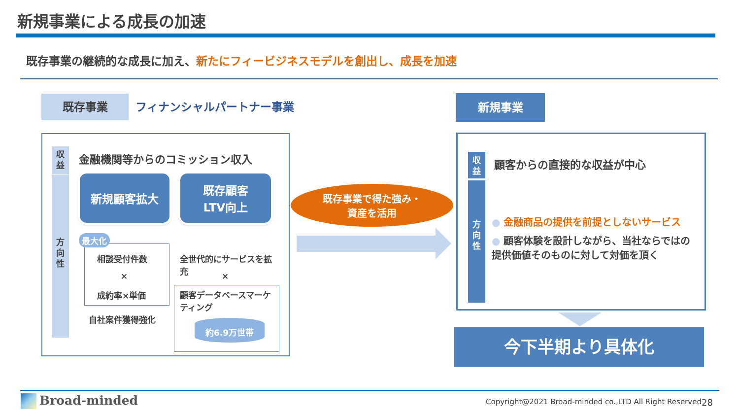新規事業による成長の加速
既存事業の継続的な成長に加え、新たにフィービジネスモデルを創出し、成長を加速
既存事業 フィナンシャルパートナー事業 新規事業
収
益
方
向
性
金融機関等からのコミッション収入
新規顧客拡大
既存顧客
LTV向上
最大化
相談受付件数
×
成約率×単価
自社案件獲得強化
全世代的にサービスを拡充
×
顧客データベースマーケティング
約6.9万世帯
既存事業で得た強み・
資産を活用
収
益
方
向
性
顧客からの直接的な収益が中心
● 金融商品の提供を前提としないサービス
● 顧客体験を設計しながら、当社ならではの提供価値そのものに対して対価を頂く
今下半期より具体化
Broad-minded
Copyright@2021 Broad-minded co.,LTD All Right Reserved
28